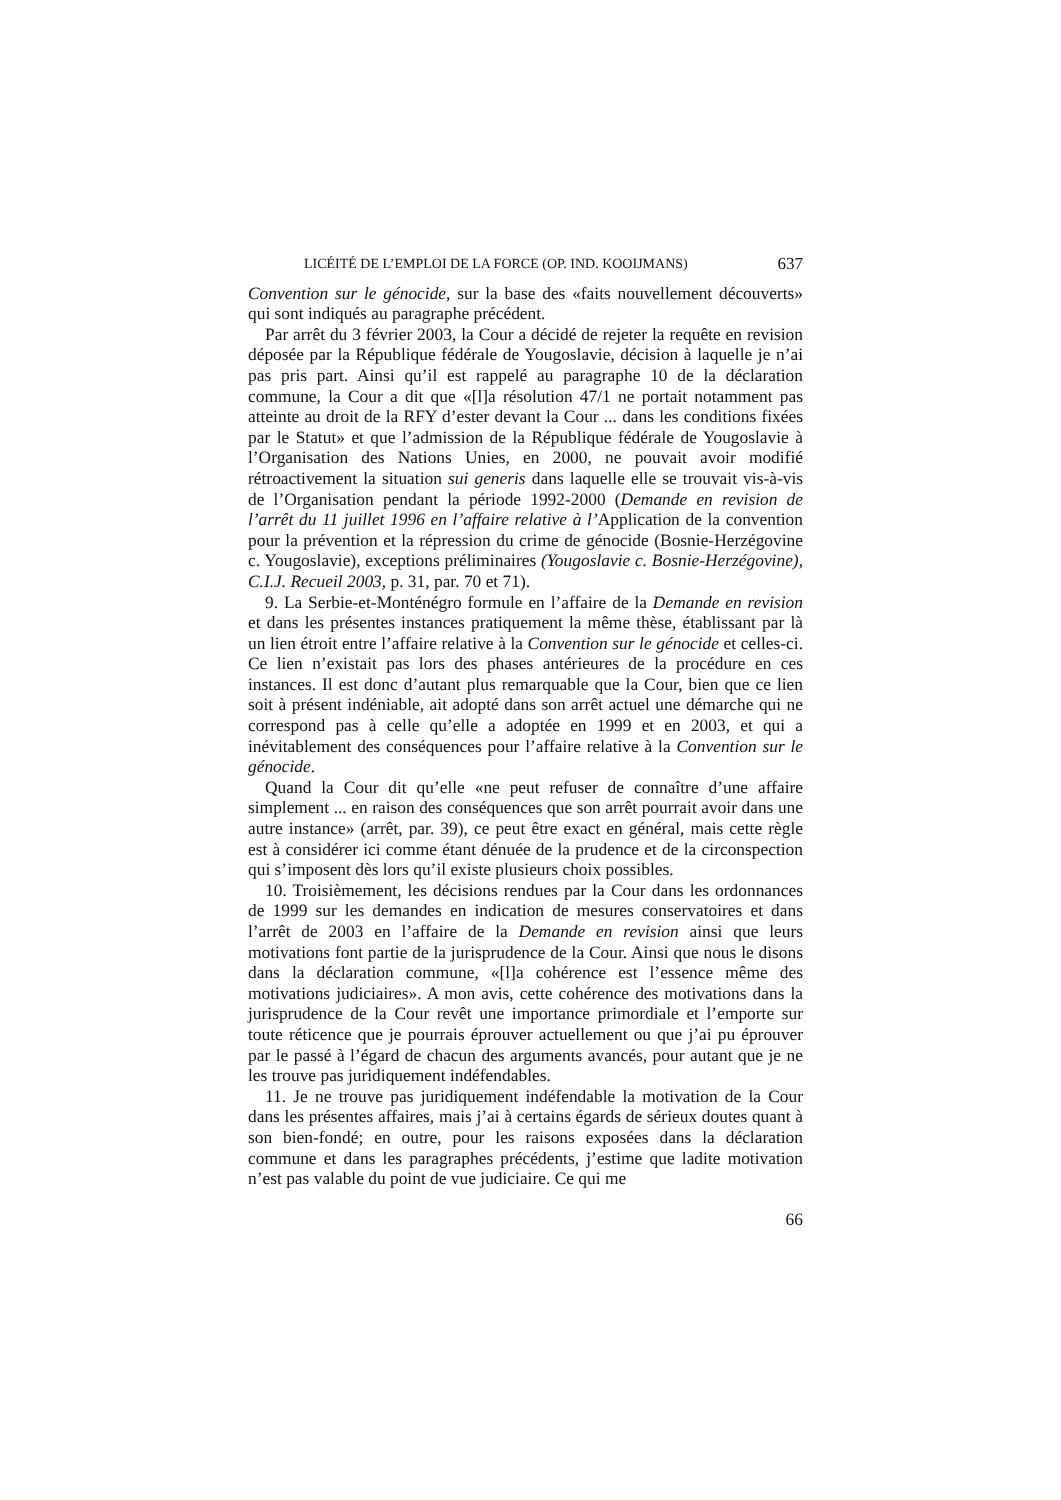LICÉITÉ DE L’EMPLOI DE LA FORCE (OP. IND. KOOIJMANS) 637
Convention sur le génocide, sur la base des «faits nouvellement découverts» qui sont indiqués au paragraphe précédent.
Par arrêt du 3 février 2003, la Cour a décidé de rejeter la requête en revision déposée par la République fédérale de Yougoslavie, décision à laquelle je n’ai pas pris part. Ainsi qu’il est rappelé au paragraphe 10 de la déclaration commune, la Cour a dit que «[l]a résolution 47/1 ne portait notamment pas atteinte au droit de la RFY d’ester devant la Cour ... dans les conditions fixées par le Statut» et que l’admission de la République fédérale de Yougoslavie à l’Organisation des Nations Unies, en 2000, ne pouvait avoir modifié rétroactivement la situation sui generis dans laquelle elle se trouvait vis-à-vis de l’Organisation pendant la période 1992-2000 (Demande en revision de l’arrêt du 11 juillet 1996 en l’affaire relative à l’Application de la convention pour la prévention et la répression du crime de génocide (Bosnie-Herzégovine c. Yougoslavie), exceptions préliminaires (Yougoslavie c. Bosnie-Herzégovine), C.I.J. Recueil 2003, p. 31, par. 70 et 71).
9. La Serbie-et-Monténégro formule en l’affaire de la Demande en revision et dans les présentes instances pratiquement la même thèse, établissant par là un lien étroit entre l’affaire relative à la Convention sur le génocide et celles-ci. Ce lien n’existait pas lors des phases antérieures de la procédure en ces instances. Il est donc d’autant plus remarquable que la Cour, bien que ce lien soit à présent indéniable, ait adopté dans son arrêt actuel une démarche qui ne correspond pas à celle qu’elle a adoptée en 1999 et en 2003, et qui a inévitablement des conséquences pour l’affaire relative à la Convention sur le génocide.
Quand la Cour dit qu’elle «ne peut refuser de connaître d’une affaire simplement ... en raison des conséquences que son arrêt pourrait avoir dans une autre instance» (arrêt, par. 39), ce peut être exact en général, mais cette règle est à considérer ici comme étant dénuée de la prudence et de la circonspection qui s’imposent dès lors qu’il existe plusieurs choix possibles.
10. Troisièmement, les décisions rendues par la Cour dans les ordonnances de 1999 sur les demandes en indication de mesures conservatoires et dans l’arrêt de 2003 en l’affaire de la Demande en revision ainsi que leurs motivations font partie de la jurisprudence de la Cour. Ainsi que nous le disons dans la déclaration commune, «[l]a cohérence est l’essence même des motivations judiciaires». A mon avis, cette cohérence des motivations dans la jurisprudence de la Cour revêt une importance primordiale et l’emporte sur toute réticence que je pourrais éprouver actuellement ou que j’ai pu éprouver par le passé à l’égard de chacun des arguments avancés, pour autant que je ne les trouve pas juridiquement indéfendables.
11. Je ne trouve pas juridiquement indéfendable la motivation de la Cour dans les présentes affaires, mais j’ai à certains égards de sérieux doutes quant à son bien-fondé; en outre, pour les raisons exposées dans la déclaration commune et dans les paragraphes précédents, j’estime que ladite motivation n’est pas valable du point de vue judiciaire. Ce qui me
66